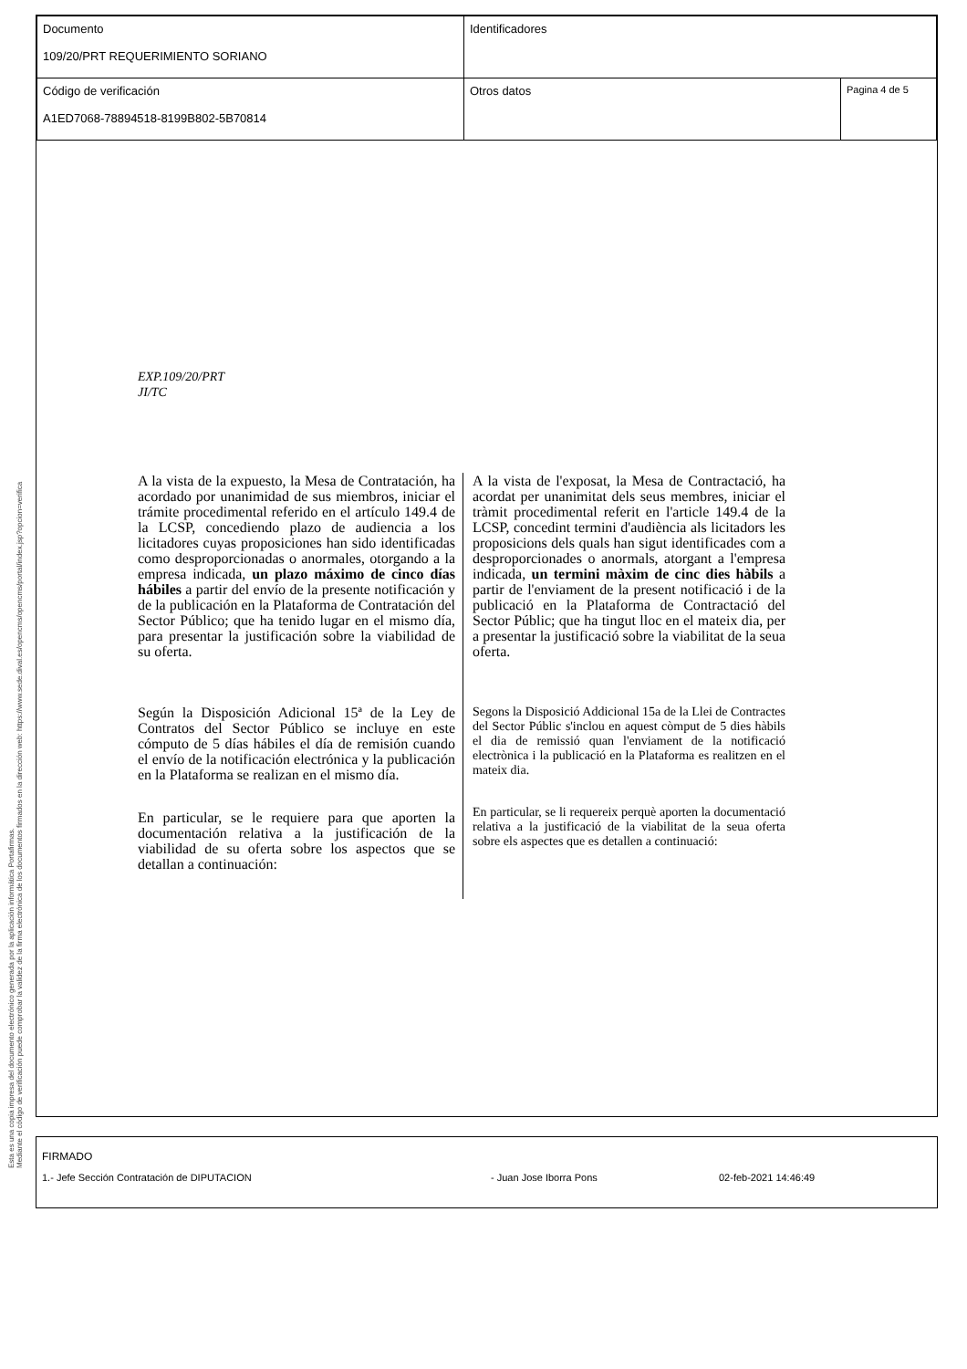Esta es una copia impresa del documento electrónico generada por la aplicación informática Portafirmas.
Mediante el código de verificación puede comprobar la validez de la firma electrónica de los documentos firmados en la dirección web: https://www.sede.dival.es/opencms/opencms/portal/index.jsp?opcion=verifica
| Documento 109/20/PRT REQUERIMIENTO SORIANO | Identificadores | |
| Código de verificación A1ED7068-78894518-8199B802-5B70814 | Otros datos | Pagina 4 de 5 |
EXP.109/20/PRT
JI/TC
A la vista de la expuesto, la Mesa de Contratación, ha acordado por unanimidad de sus miembros, iniciar el trámite procedimental referido en el artículo 149.4 de la LCSP, concediendo plazo de audiencia a los licitadores cuyas proposiciones han sido identificadas como desproporcionadas o anormales, otorgando a la empresa indicada, un plazo máximo de cinco días hábiles a partir del envío de la presente notificación y de la publicación en la Plataforma de Contratación del Sector Público; que ha tenido lugar en el mismo día, para presentar la justificación sobre la viabilidad de su oferta.
Según la Disposición Adicional 15ª de la Ley de Contratos del Sector Público se incluye en este cómputo de 5 días hábiles el día de remisión cuando el envío de la notificación electrónica y la publicación en la Plataforma se realizan en el mismo día.
En particular, se le requiere para que aporten la documentación relativa a la justificación de la viabilidad de su oferta sobre los aspectos que se detallan a continuación:
A la vista de l'exposat, la Mesa de Contractació, ha acordat per unanimitat dels seus membres, iniciar el tràmit procedimental referit en l'article 149.4 de la LCSP, concedint termini d'audiència als licitadors les proposicions dels quals han sigut identificades com a desproporcionades o anormals, atorgant a l'empresa indicada, un termini màxim de cinc dies hàbils a partir de l'enviament de la present notificació i de la publicació en la Plataforma de Contractació del Sector Públic; que ha tingut lloc en el mateix dia, per a presentar la justificació sobre la viabilitat de la seua oferta.
Segons la Disposició Addicional 15a de la Llei de Contractes del Sector Públic s'inclou en aquest còmput de 5 dies hàbils el dia de remissió quan l'enviament de la notificació electrònica i la publicació en la Plataforma es realitzen en el mateix dia.
En particular, se li requereix perquè aporten la documentació relativa a la justificació de la viabilitat de la seua oferta sobre els aspectes que es detallen a continuació:
FIRMADO
1.- Jefe Sección Contratación de DIPUTACION - Juan Jose Iborra Pons 02-feb-2021 14:46:49